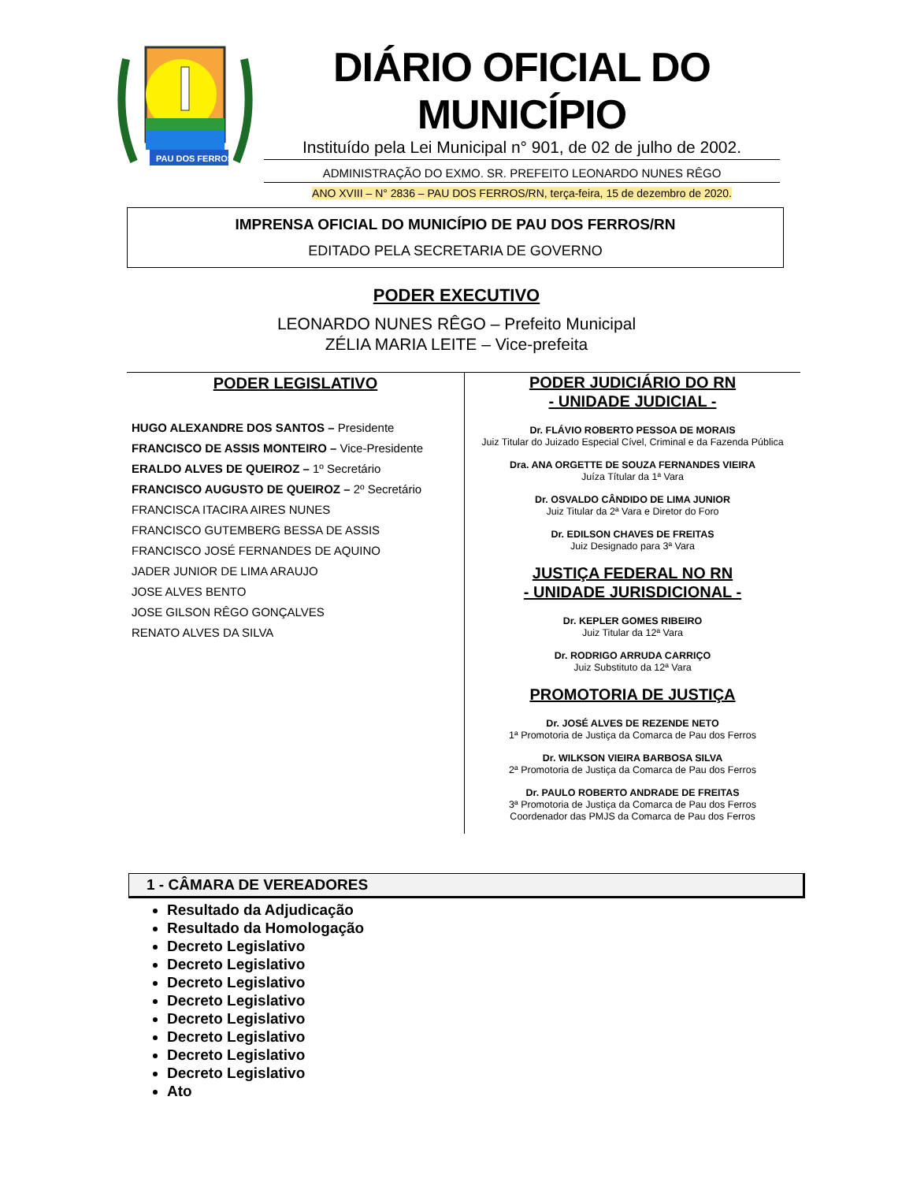PAU DOS FERROS
DIÁRIO OFICIAL DO MUNICÍPIO
Instituído pela Lei Municipal n° 901, de 02 de julho de 2002.
ADMINISTRAÇÃO DO EXMO. SR. PREFEITO LEONARDO NUNES RÊGO
ANO XVIII – N° 2836 – PAU DOS FERROS/RN, terça-feira, 15 de dezembro de 2020.
IMPRENSA OFICIAL DO MUNICÍPIO DE PAU DOS FERROS/RN
EDITADO PELA SECRETARIA DE GOVERNO
PODER EXECUTIVO
LEONARDO NUNES RÊGO – Prefeito Municipal
ZÉLIA MARIA LEITE – Vice-prefeita
PODER LEGISLATIVO
HUGO ALEXANDRE DOS SANTOS – Presidente
FRANCISCO DE ASSIS MONTEIRO – Vice-Presidente
ERALDO ALVES DE QUEIROZ – 1º Secretário
FRANCISCO AUGUSTO DE QUEIROZ – 2º Secretário
FRANCISCA ITACIRA AIRES NUNES
FRANCISCO GUTEMBERG BESSA DE ASSIS
FRANCISCO JOSÉ FERNANDES DE AQUINO
JADER JUNIOR DE LIMA ARAUJO
JOSE ALVES BENTO
JOSE GILSON RÊGO GONÇALVES
RENATO ALVES DA SILVA
PODER JUDICIÁRIO DO RN
- UNIDADE JUDICIAL -
Dr. FLÁVIO ROBERTO PESSOA DE MORAIS
Juiz Titular do Juizado Especial Cível, Criminal e da Fazenda Pública
Dra. ANA ORGETTE DE SOUZA FERNANDES VIEIRA
Juíza Títular da 1ª Vara
Dr. OSVALDO CÂNDIDO DE LIMA JUNIOR
Juiz Titular da 2ª Vara e Diretor do Foro
Dr. EDILSON CHAVES DE FREITAS
Juiz Designado para 3ª Vara
JUSTIÇA FEDERAL NO RN
- UNIDADE JURISDICIONAL -
Dr. KEPLER GOMES RIBEIRO
Juiz Titular da 12ª Vara
Dr. RODRIGO ARRUDA CARRIÇO
Juiz Substituto da 12ª Vara
PROMOTORIA DE JUSTIÇA
Dr. JOSÉ ALVES DE REZENDE NETO
1ª Promotoria de Justiça da Comarca de Pau dos Ferros
Dr. WILKSON VIEIRA BARBOSA SILVA
2ª Promotoria de Justiça da Comarca de Pau dos Ferros
Dr. PAULO ROBERTO ANDRADE DE FREITAS
3ª Promotoria de Justiça da Comarca de Pau dos Ferros
Coordenador das PMJS da Comarca de Pau dos Ferros
1 - CÂMARA DE VEREADORES
Resultado da Adjudicação
Resultado da Homologação
Decreto Legislativo
Decreto Legislativo
Decreto Legislativo
Decreto Legislativo
Decreto Legislativo
Decreto Legislativo
Decreto Legislativo
Decreto Legislativo
Ato